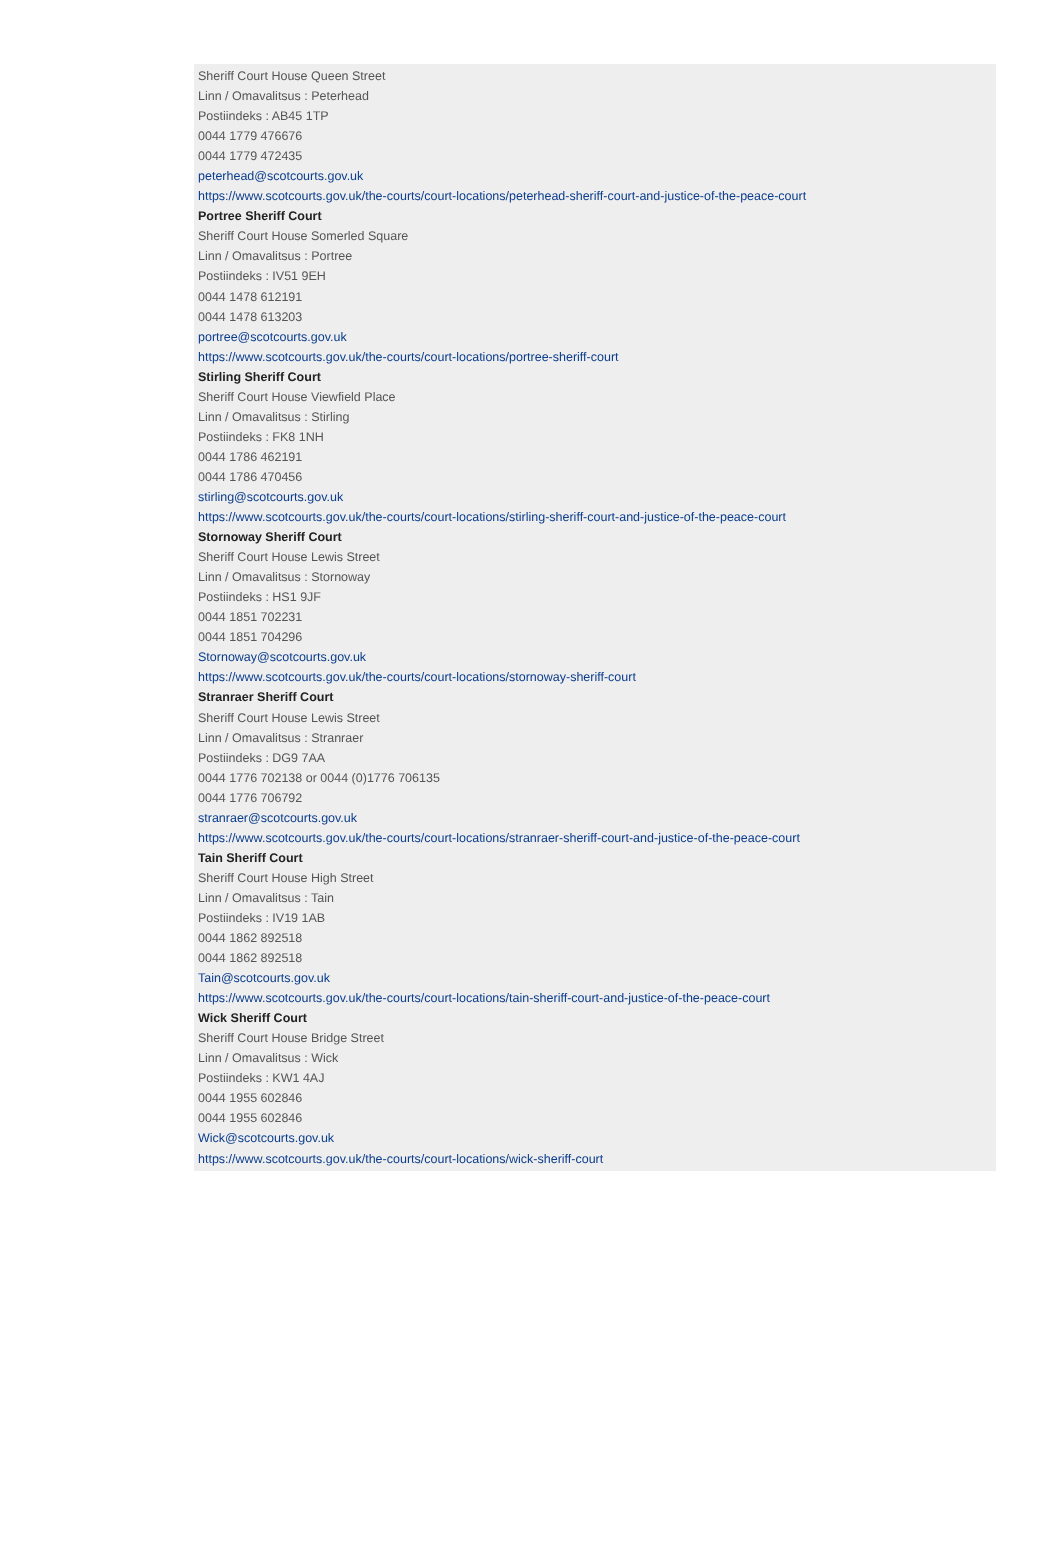Sheriff Court House Queen Street
Linn / Omavalitsus : Peterhead
Postiindeks : AB45 1TP
0044 1779 476676
0044 1779 472435
peterhead@scotcourts.gov.uk
https://www.scotcourts.gov.uk/the-courts/court-locations/peterhead-sheriff-court-and-justice-of-the-peace-court
Portree Sheriff Court
Sheriff Court House Somerled Square
Linn / Omavalitsus : Portree
Postiindeks : IV51 9EH
0044 1478 612191
0044 1478 613203
portree@scotcourts.gov.uk
https://www.scotcourts.gov.uk/the-courts/court-locations/portree-sheriff-court
Stirling Sheriff Court
Sheriff Court House Viewfield Place
Linn / Omavalitsus : Stirling
Postiindeks : FK8 1NH
0044 1786 462191
0044 1786 470456
stirling@scotcourts.gov.uk
https://www.scotcourts.gov.uk/the-courts/court-locations/stirling-sheriff-court-and-justice-of-the-peace-court
Stornoway Sheriff Court
Sheriff Court House Lewis Street
Linn / Omavalitsus : Stornoway
Postiindeks : HS1 9JF
0044 1851 702231
0044 1851 704296
Stornoway@scotcourts.gov.uk
https://www.scotcourts.gov.uk/the-courts/court-locations/stornoway-sheriff-court
Stranraer Sheriff Court
Sheriff Court House Lewis Street
Linn / Omavalitsus : Stranraer
Postiindeks : DG9 7AA
0044 1776 702138 or 0044 (0)1776 706135
0044 1776 706792
stranraer@scotcourts.gov.uk
https://www.scotcourts.gov.uk/the-courts/court-locations/stranraer-sheriff-court-and-justice-of-the-peace-court
Tain Sheriff Court
Sheriff Court House High Street
Linn / Omavalitsus : Tain
Postiindeks : IV19 1AB
0044 1862 892518
0044 1862 892518
Tain@scotcourts.gov.uk
https://www.scotcourts.gov.uk/the-courts/court-locations/tain-sheriff-court-and-justice-of-the-peace-court
Wick Sheriff Court
Sheriff Court House Bridge Street
Linn / Omavalitsus : Wick
Postiindeks : KW1 4AJ
0044 1955 602846
0044 1955 602846
Wick@scotcourts.gov.uk
https://www.scotcourts.gov.uk/the-courts/court-locations/wick-sheriff-court